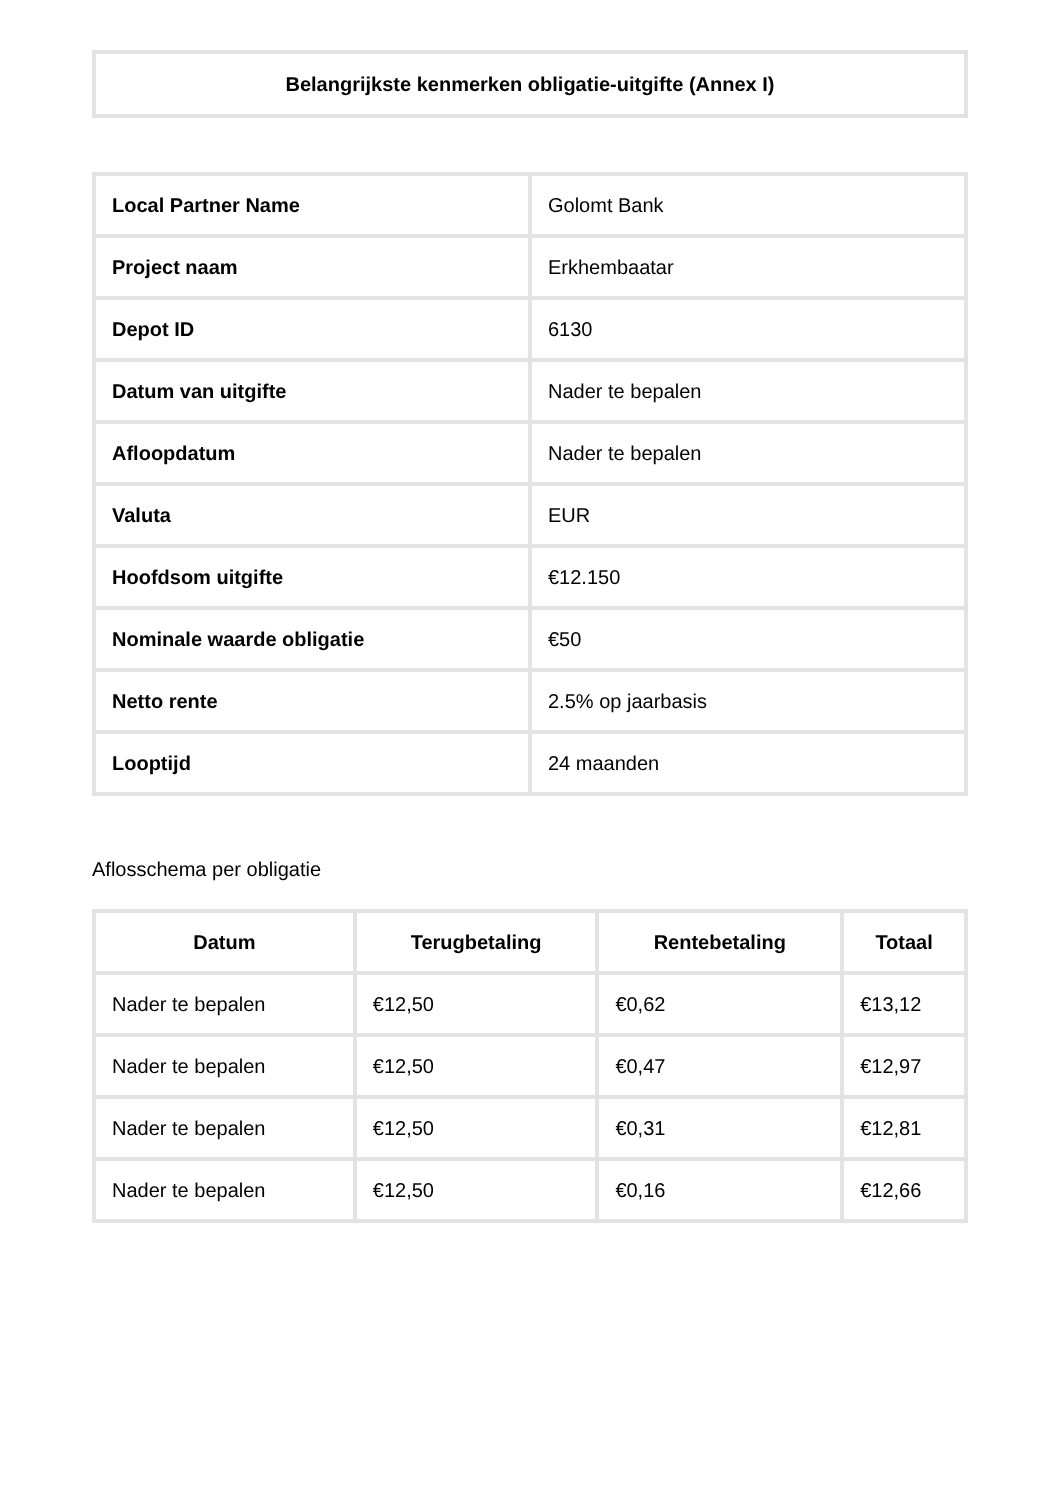Belangrijkste kenmerken obligatie-uitgifte (Annex I)
| Local Partner Name | Golomt Bank |
| Project naam | Erkhembaatar |
| Depot ID | 6130 |
| Datum van uitgifte | Nader te bepalen |
| Afloopdatum | Nader te bepalen |
| Valuta | EUR |
| Hoofdsom uitgifte | €12.150 |
| Nominale waarde obligatie | €50 |
| Netto rente | 2.5% op jaarbasis |
| Looptijd | 24 maanden |
Aflosschema per obligatie
| Datum | Terugbetaling | Rentebetaling | Totaal |
| --- | --- | --- | --- |
| Nader te bepalen | €12,50 | €0,62 | €13,12 |
| Nader te bepalen | €12,50 | €0,47 | €12,97 |
| Nader te bepalen | €12,50 | €0,31 | €12,81 |
| Nader te bepalen | €12,50 | €0,16 | €12,66 |